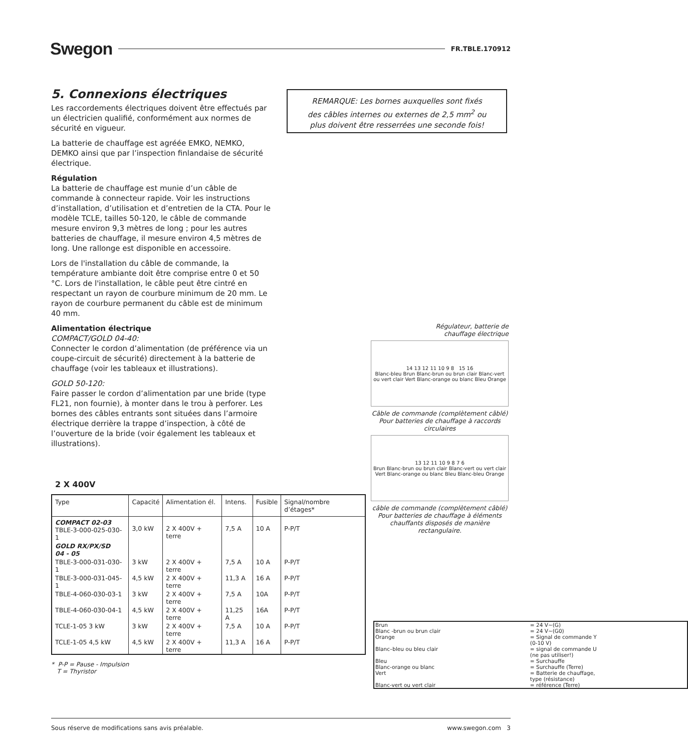Swegon FR.TBLE.170912
5. Connexions électriques
Les raccordements électriques doivent être effectués par un électricien qualifié, conformément aux normes de sécurité en vigueur.
La batterie de chauffage est agréée EMKO, NEMKO, DEMKO ainsi que par l’inspection finlandaise de sécurité électrique.
Régulation
La batterie de chauffage est munie d’un câble de commande à connecteur rapide. Voir les instructions d’installation, d’utilisation et d’entretien de la CTA. Pour le modèle TCLE, tailles 50-120, le câble de commande mesure environ 9,3 mètres de long ; pour les autres batteries de chauffage, il mesure environ 4,5 mètres de long. Une rallonge est disponible en accessoire.
Lors de l'installation du câble de commande, la température ambiante doit être comprise entre 0 et 50 °C. Lors de l'installation, le câble peut être cintré en respectant un rayon de courbure minimum de 20 mm. Le rayon de courbure permanent du câble est de minimum 40 mm.
Alimentation électrique
COMPACT/GOLD 04-40:
Connecter le cordon d’alimentation (de préférence via un coupe-circuit de sécurité) directement à la batterie de chauffage (voir les tableaux et illustrations).
GOLD 50-120:
Faire passer le cordon d’alimentation par une bride (type FL21, non fournie), à monter dans le trou à perforer. Les bornes des câbles entrants sont situées dans l’armoire électrique derrière la trappe d’inspection, à côté de l’ouverture de la bride (voir également les tableaux et illustrations).
REMARQUE: Les bornes auxquelles sont fixés
des câbles internes ou externes de 2,5 mm<sup>2</sup> ou
plus doivent être resserrées une seconde fois!
2 X 400V
| Type | Capacité | Alimentation él. | Intens. | Fusible | Signal/nombre d’étages* |
| --- | --- | --- | --- | --- | --- |
| COMPACT 02-03 TBLE-3-000-025-030-1 | 3,0 kW | 2 X 400V + terre | 7,5 A | 10 A | P-P/T |
| GOLD RX/PX/SD 04 - 05 | | | | | |
| TBLE-3-000-031-030-1 | 3 kW | 2 X 400V + terre | 7,5 A | 10 A | P-P/T |
| TBLE-3-000-031-045-1 | 4,5 kW | 2 X 400V + terre | 11,3 A | 16 A | P-P/T |
| TBLE-4-060-030-03-1 | 3 kW | 2 X 400V + terre | 7,5 A | 10A | P-P/T |
| TBLE-4-060-030-04-1 | 4,5 kW | 2 X 400V + terre | 11,25 A | 16A | P-P/T |
| TCLE-1-05 3 kW | 3 kW | 2 X 400V + terre | 7,5 A | 10 A | P-P/T |
| TCLE-1-05 4,5 kW | 4,5 kW | 2 X 400V + terre | 11,3 A | 16 A | P-P/T |
* P-P = Pause - Impulsion
T = Thyristor
Régulateur, batterie de
chauffage électrique
14 13 12 11 10 9 8 15 16
Blanc-bleu Brun Blanc-brun ou brun clair Blanc-vert ou vert clair Vert Blanc-orange ou blanc Bleu Orange
Câble de commande (complètement câblé)
Pour batteries de chauffage à raccords circulaires
13 12 11 10 9 8 7 6
Brun Blanc-brun ou brun clair Blanc-vert ou vert clair Vert Blanc-orange ou blanc Bleu Blanc-bleu Orange
câble de commande (complètement câblé)
Pour batteries de chauffage à éléments chauffants disposés de manière rectangulaire.
| Brun | = 24 V~(G) |
| Blanc -brun ou brun clair | = 24 V~(G0) |
| Orange | = Signal de commande Y (0-10 V) |
| Blanc–bleu ou bleu clair | = signal de commande U (ne pas utiliser!) |
| Bleu | = Surchauffe |
| Blanc-orange ou blanc | = Surchauffe (Terre) |
| Vert | = Batterie de chauffage, type (résistance) |
| Blanc-vert ou vert clair | = référence (Terre) |
Sous réserve de modifications sans avis préalable. www.swegon.com 3